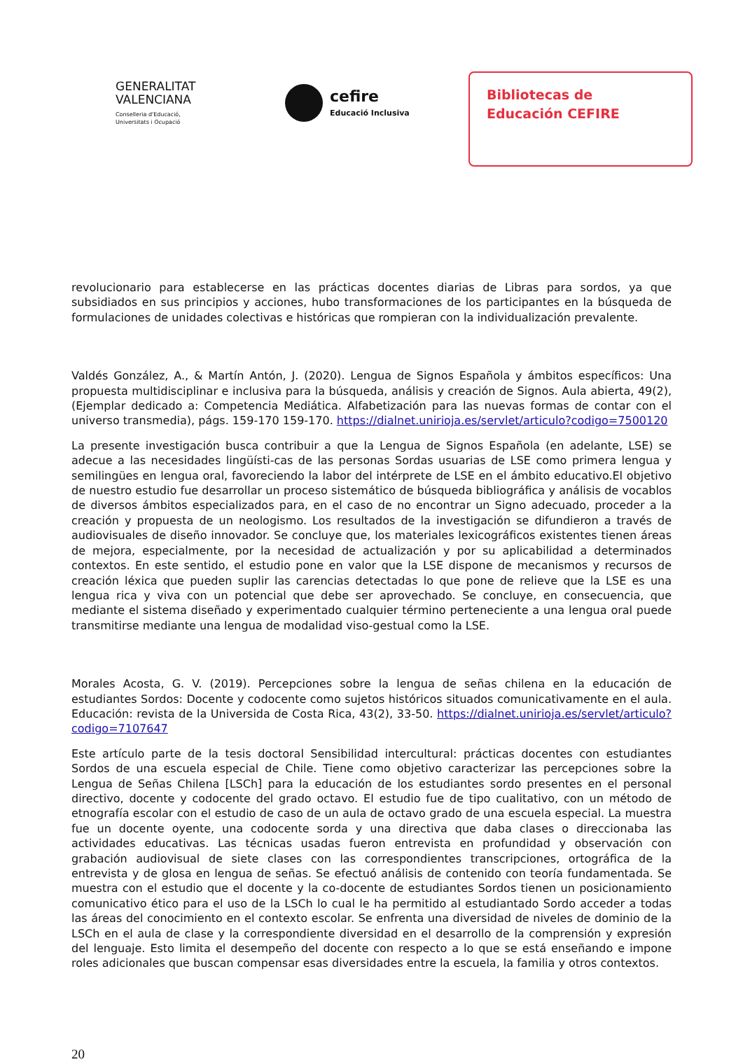GENERALITAT
VALENCIANA
Conselleria d'Educació,
Universitats i Ocupació
cefire
Educació Inclusiva
Bibliotecas de
Educación CEFIRE
revolucionario para establecerse en las prácticas docentes diarias de Libras para sordos, ya que subsidiados en sus principios y acciones, hubo transformaciones de los participantes en la búsqueda de formulaciones de unidades colectivas e históricas que rompieran con la individualización prevalente.
Valdés González, A., & Martín Antón, J. (2020). Lengua de Signos Española y ámbitos específicos: Una propuesta multidisciplinar e inclusiva para la búsqueda, análisis y creación de Signos. Aula abierta, 49(2), (Ejemplar dedicado a: Competencia Mediática. Alfabetización para las nuevas formas de contar con el universo transmedia), págs. 159-170 159-170. https://dialnet.unirioja.es/servlet/articulo?codigo=7500120
La presente investigación busca contribuir a que la Lengua de Signos Española (en adelante, LSE) se adecue a las necesidades lingüísti-cas de las personas Sordas usuarias de LSE como primera lengua y semilingües en lengua oral, favoreciendo la labor del intérprete de LSE en el ámbito educativo.El objetivo de nuestro estudio fue desarrollar un proceso sistemático de búsqueda bibliográfica y análisis de vocablos de diversos ámbitos especializados para, en el caso de no encontrar un Signo adecuado, proceder a la creación y propuesta de un neologismo. Los resultados de la investigación se difundieron a través de audiovisuales de diseño innovador. Se concluye que, los materiales lexicográficos existentes tienen áreas de mejora, especialmente, por la necesidad de actualización y por su aplicabilidad a determinados contextos. En este sentido, el estudio pone en valor que la LSE dispone de mecanismos y recursos de creación léxica que pueden suplir las carencias detectadas lo que pone de relieve que la LSE es una lengua rica y viva con un potencial que debe ser aprovechado. Se concluye, en consecuencia, que mediante el sistema diseñado y experimentado cualquier término perteneciente a una lengua oral puede transmitirse mediante una lengua de modalidad viso-gestual como la LSE.
Morales Acosta, G. V. (2019). Percepciones sobre la lengua de señas chilena en la educación de estudiantes Sordos: Docente y codocente como sujetos históricos situados comunicativamente en el aula. Educación: revista de la Universida de Costa Rica, 43(2), 33-50. https://dialnet.unirioja.es/servlet/articulo?codigo=7107647
Este artículo parte de la tesis doctoral Sensibilidad intercultural: prácticas docentes con estudiantes Sordos de una escuela especial de Chile. Tiene como objetivo caracterizar las percepciones sobre la Lengua de Señas Chilena [LSCh] para la educación de los estudiantes sordo presentes en el personal directivo, docente y codocente del grado octavo. El estudio fue de tipo cualitativo, con un método de etnografía escolar con el estudio de caso de un aula de octavo grado de una escuela especial. La muestra fue un docente oyente, una codocente sorda y una directiva que daba clases o direccionaba las actividades educativas. Las técnicas usadas fueron entrevista en profundidad y observación con grabación audiovisual de siete clases con las correspondientes transcripciones, ortográfica de la entrevista y de glosa en lengua de señas. Se efectuó análisis de contenido con teoría fundamentada. Se muestra con el estudio que el docente y la co-docente de estudiantes Sordos tienen un posicionamiento comunicativo ético para el uso de la LSCh lo cual le ha permitido al estudiantado Sordo acceder a todas las áreas del conocimiento en el contexto escolar. Se enfrenta una diversidad de niveles de dominio de la LSCh en el aula de clase y la correspondiente diversidad en el desarrollo de la comprensión y expresión del lenguaje. Esto limita el desempeño del docente con respecto a lo que se está enseñando e impone roles adicionales que buscan compensar esas diversidades entre la escuela, la familia y otros contextos.
20